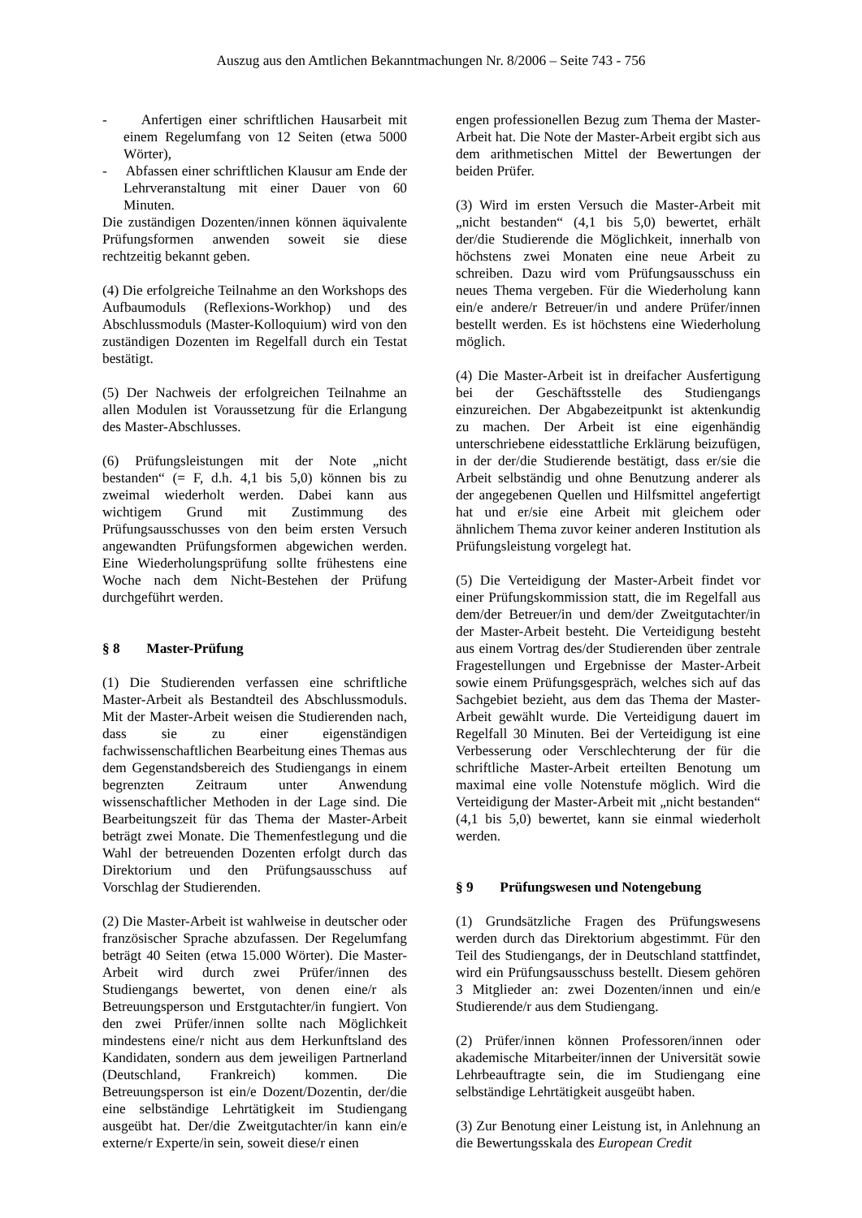Auszug aus den Amtlichen Bekanntmachungen Nr. 8/2006 – Seite 743 - 756
- Anfertigen einer schriftlichen Hausarbeit mit einem Regelumfang von 12 Seiten (etwa 5000 Wörter),
- Abfassen einer schriftlichen Klausur am Ende der Lehrveranstaltung mit einer Dauer von 60 Minuten.
Die zuständigen Dozenten/innen können äquivalente Prüfungsformen anwenden soweit sie diese rechtzeitig bekannt geben.
(4) Die erfolgreiche Teilnahme an den Workshops des Aufbaumoduls (Reflexions-Workhop) und des Abschlussmoduls (Master-Kolloquium) wird von den zuständigen Dozenten im Regelfall durch ein Testat bestätigt.
(5) Der Nachweis der erfolgreichen Teilnahme an allen Modulen ist Voraussetzung für die Erlangung des Master-Abschlusses.
(6) Prüfungsleistungen mit der Note „nicht bestanden“ (= F, d.h. 4,1 bis 5,0) können bis zu zweimal wiederholt werden. Dabei kann aus wichtigem Grund mit Zustimmung des Prüfungsausschusses von den beim ersten Versuch angewandten Prüfungsformen abgewichen werden. Eine Wiederholungsprüfung sollte frühestens eine Woche nach dem Nicht-Bestehen der Prüfung durchgeführt werden.
§ 8 Master-Prüfung
(1) Die Studierenden verfassen eine schriftliche Master-Arbeit als Bestandteil des Abschlussmoduls. Mit der Master-Arbeit weisen die Studierenden nach, dass sie zu einer eigenständigen fachwissenschaftlichen Bearbeitung eines Themas aus dem Gegenstandsbereich des Studiengangs in einem begrenzten Zeitraum unter Anwendung wissenschaftlicher Methoden in der Lage sind. Die Bearbeitungszeit für das Thema der Master-Arbeit beträgt zwei Monate. Die Themenfestlegung und die Wahl der betreuenden Dozenten erfolgt durch das Direktorium und den Prüfungsausschuss auf Vorschlag der Studierenden.
(2) Die Master-Arbeit ist wahlweise in deutscher oder französischer Sprache abzufassen. Der Regelumfang beträgt 40 Seiten (etwa 15.000 Wörter). Die Master-Arbeit wird durch zwei Prüfer/innen des Studiengangs bewertet, von denen eine/r als Betreuungsperson und Erstgutachter/in fungiert. Von den zwei Prüfer/innen sollte nach Möglichkeit mindestens eine/r nicht aus dem Herkunftsland des Kandidaten, sondern aus dem jeweiligen Partnerland (Deutschland, Frankreich) kommen. Die Betreuungsperson ist ein/e Dozent/Dozentin, der/die eine selbständige Lehrtätigkeit im Studiengang ausgeübt hat. Der/die Zweitgutachter/in kann ein/e externe/r Experte/in sein, soweit diese/r einen
engen professionellen Bezug zum Thema der Master-Arbeit hat. Die Note der Master-Arbeit ergibt sich aus dem arithmetischen Mittel der Bewertungen der beiden Prüfer.
(3) Wird im ersten Versuch die Master-Arbeit mit „nicht bestanden“ (4,1 bis 5,0) bewertet, erhält der/die Studierende die Möglichkeit, innerhalb von höchstens zwei Monaten eine neue Arbeit zu schreiben. Dazu wird vom Prüfungsausschuss ein neues Thema vergeben. Für die Wiederholung kann ein/e andere/r Betreuer/in und andere Prüfer/innen bestellt werden. Es ist höchstens eine Wiederholung möglich.
(4) Die Master-Arbeit ist in dreifacher Ausfertigung bei der Geschäftsstelle des Studiengangs einzureichen. Der Abgabezeitpunkt ist aktenkundig zu machen. Der Arbeit ist eine eigenhändig unterschriebene eidesstattliche Erklärung beizufügen, in der der/die Studierende bestätigt, dass er/sie die Arbeit selbständig und ohne Benutzung anderer als der angegebenen Quellen und Hilfsmittel angefertigt hat und er/sie eine Arbeit mit gleichem oder ähnlichem Thema zuvor keiner anderen Institution als Prüfungsleistung vorgelegt hat.
(5) Die Verteidigung der Master-Arbeit findet vor einer Prüfungskommission statt, die im Regelfall aus dem/der Betreuer/in und dem/der Zweitgutachter/in der Master-Arbeit besteht. Die Verteidigung besteht aus einem Vortrag des/der Studierenden über zentrale Fragestellungen und Ergebnisse der Master-Arbeit sowie einem Prüfungsgespräch, welches sich auf das Sachgebiet bezieht, aus dem das Thema der Master-Arbeit gewählt wurde. Die Verteidigung dauert im Regelfall 30 Minuten. Bei der Verteidigung ist eine Verbesserung oder Verschlechterung der für die schriftliche Master-Arbeit erteilten Benotung um maximal eine volle Notenstufe möglich. Wird die Verteidigung der Master-Arbeit mit „nicht bestanden“ (4,1 bis 5,0) bewertet, kann sie einmal wiederholt werden.
§ 9 Prüfungswesen und Notengebung
(1) Grundsätzliche Fragen des Prüfungswesens werden durch das Direktorium abgestimmt. Für den Teil des Studiengangs, der in Deutschland stattfindet, wird ein Prüfungsausschuss bestellt. Diesem gehören 3 Mitglieder an: zwei Dozenten/innen und ein/e Studierende/r aus dem Studiengang.
(2) Prüfer/innen können Professoren/innen oder akademische Mitarbeiter/innen der Universität sowie Lehrbeauftragte sein, die im Studiengang eine selbständige Lehrtätigkeit ausgeübt haben.
(3) Zur Benotung einer Leistung ist, in Anlehnung an die Bewertungsskala des European Credit